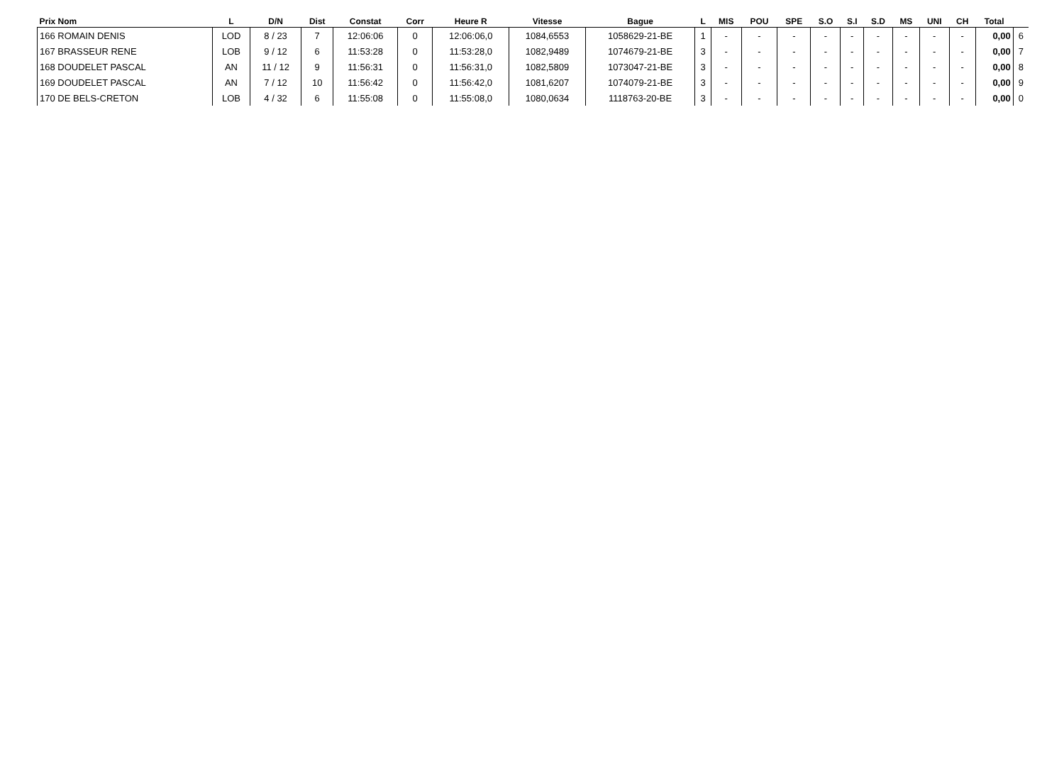| Prix Nom | L | D/N | Dist | Constat | Corr | Heure R | Vitesse | Bague | L | MIS | POU | SPE | S.O | S.I | S.D | MS | UNI | CH | Total | |
| --- | --- | --- | --- | --- | --- | --- | --- | --- | --- | --- | --- | --- | --- | --- | --- | --- | --- | --- | --- | --- |
| 166 ROMAIN DENIS | LOD | 8 / 23 | 7 | 12:06:06 | 0 | 12:06:06,0 | 1084,6553 | 1058629-21-BE | 1 | - | - | - | - | - | - | - | - | - | 0,00 | 6 |
| 167 BRASSEUR RENE | LOB | 9 / 12 | 6 | 11:53:28 | 0 | 11:53:28,0 | 1082,9489 | 1074679-21-BE | 3 | - | - | - | - | - | - | - | - | - | 0,00 | 7 |
| 168 DOUDELET PASCAL | AN | 11 / 12 | 9 | 11:56:31 | 0 | 11:56:31,0 | 1082,5809 | 1073047-21-BE | 3 | - | - | - | - | - | - | - | - | - | 0,00 | 8 |
| 169 DOUDELET PASCAL | AN | 7 / 12 | 10 | 11:56:42 | 0 | 11:56:42,0 | 1081,6207 | 1074079-21-BE | 3 | - | - | - | - | - | - | - | - | - | 0,00 | 9 |
| 170 DE BELS-CRETON | LOB | 4 / 32 | 6 | 11:55:08 | 0 | 11:55:08,0 | 1080,0634 | 1118763-20-BE | 3 | - | - | - | - | - | - | - | - | - | 0,00 | 0 |